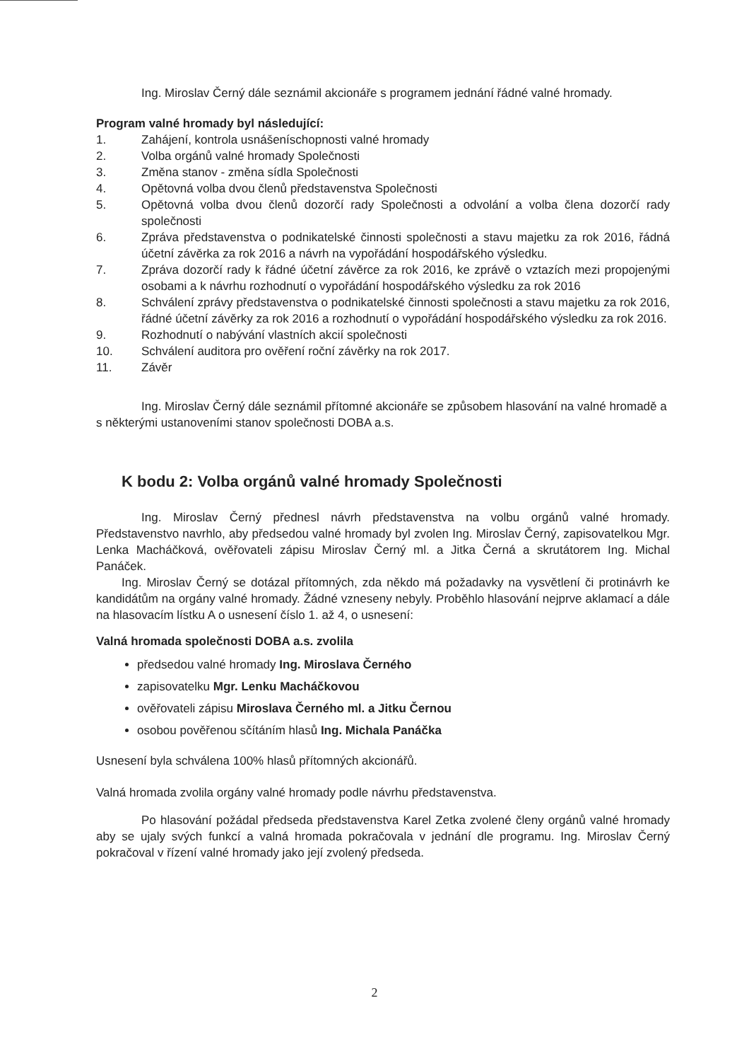Ing. Miroslav Černý dále seznámil akcionáře s programem jednání řádné valné hromady.
Program valné hromady byl následující:
1. Zahájení, kontrola usnášeníschopnosti valné hromady
2. Volba orgánů valné hromady Společnosti
3. Změna stanov - změna sídla Společnosti
4. Opětovná volba dvou členů představenstva Společnosti
5. Opětovná volba dvou členů dozorčí rady Společnosti a odvolání a volba člena dozorčí rady společnosti
6. Zpráva představenstva o podnikatelské činnosti společnosti a stavu majetku za rok 2016, řádná účetní závěrka za rok 2016 a návrh na vypořádání hospodářského výsledku.
7. Zpráva dozorčí rady k řádné účetní závěrce za rok 2016, ke zprávě o vztazích mezi propojenými osobami a k návrhu rozhodnutí o vypořádání hospodářského výsledku za rok 2016
8. Schválení zprávy představenstva o podnikatelské činnosti společnosti a stavu majetku za rok 2016, řádné účetní závěrky za rok 2016 a rozhodnutí o vypořádání hospodářského výsledku za rok 2016.
9. Rozhodnutí o nabývání vlastních akcií společnosti
10. Schválení auditora pro ověření roční závěrky na rok 2017.
11. Závěr
Ing. Miroslav Černý dále seznámil přítomné akcionáře se způsobem hlasování na valné hromadě a s některými ustanoveními stanov společnosti DOBA a.s.
K bodu 2: Volba orgánů valné hromady Společnosti
Ing. Miroslav Černý přednesl návrh představenstva na volbu orgánů valné hromady. Představenstvo navrhlo, aby předsedou valné hromady byl zvolen Ing. Miroslav Černý, zapisovatelkou Mgr. Lenka Macháčková, ověřovateli zápisu Miroslav Černý ml. a Jitka Černá a skrutátorem Ing. Michal Panáček.
Ing. Miroslav Černý se dotázal přítomných, zda někdo má požadavky na vysvětlení či protinávrh ke kandidátům na orgány valné hromady. Žádné vzneseny nebyly. Proběhlo hlasování nejprve aklamací a dále na hlasovacím lístku A o usnesení číslo 1. až 4, o usnesení:
Valná hromada společnosti DOBA a.s. zvolila
předsedou valné hromady Ing. Miroslava Černého
zapisovatelku Mgr. Lenku Macháčkovou
ověřovateli zápisu Miroslava Černého ml. a Jitku Černou
osobou pověřenou sčítáním hlasů Ing. Michala Panáčka
Usnesení byla schválena 100% hlasů přítomných akcionářů.
Valná hromada zvolila orgány valné hromady podle návrhu představenstva.
Po hlasování požádal předseda představenstva Karel Zetka zvolené členy orgánů valné hromady aby se ujaly svých funkcí a valná hromada pokračovala v jednání dle programu. Ing. Miroslav Černý pokračoval v řízení valné hromady jako její zvolený předseda.
2